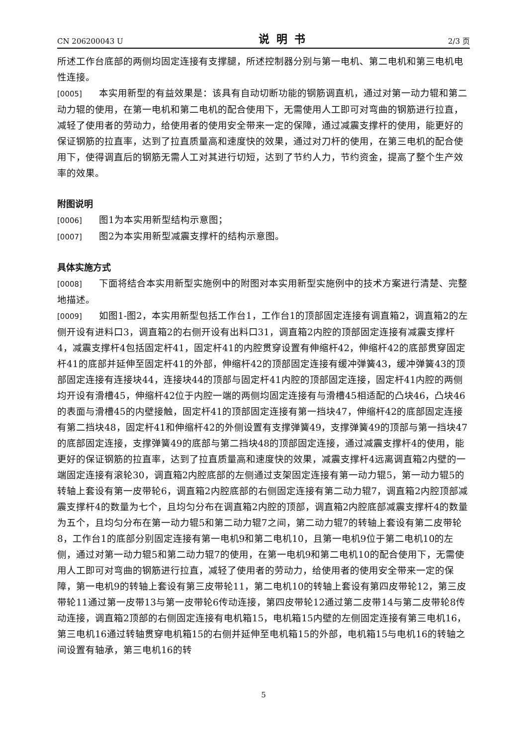CN 206200043 U 说明书 2/3 页
所述工作台底部的两侧均固定连接有支撑腿，所述控制器分别与第一电机、第二电机和第三电机电性连接。
[0005] 本实用新型的有益效果是：该具有自动切断功能的钢筋调直机，通过对第一动力辊和第二动力辊的使用，在第一电机和第二电机的配合使用下，无需使用人工即可对弯曲的钢筋进行拉直，减轻了使用者的劳动力，给使用者的使用安全带来一定的保障，通过减震支撑杆的使用，能更好的保证钢筋的拉直率，达到了拉直质量高和速度快的效果，通过对刀杆的使用，在第三电机的配合使用下，使得调直后的钢筋无需人工对其进行切短，达到了节约人力，节约资金，提高了整个生产效率的效果。
附图说明
[0006] 图1为本实用新型结构示意图；
[0007] 图2为本实用新型减震支撑杆的结构示意图。
具体实施方式
[0008] 下面将结合本实用新型实施例中的附图对本实用新型实施例中的技术方案进行清楚、完整地描述。
[0009] 如图1-图2，本实用新型包括工作台1，工作台1的顶部固定连接有调直箱2，调直箱2的左侧开设有进料口3，调直箱2的右侧开设有出料口31，调直箱2内腔的顶部固定连接有减震支撑杆4，减震支撑杆4包括固定杆41，固定杆41的内腔贯穿设置有伸缩杆42，伸缩杆42的底部贯穿固定杆41的底部并延伸至固定杆41的外部，伸缩杆42的顶部固定连接有缓冲弹簧43，缓冲弹簧43的顶部固定连接有连接块44，连接块44的顶部与固定杆41内腔的顶部固定连接，固定杆41内腔的两侧均开设有滑槽45，伸缩杆42位于内腔一端的两侧均固定连接有与滑槽45相适配的凸块46，凸块46的表面与滑槽45的内壁接触，固定杆41的顶部固定连接有第一挡块47，伸缩杆42的底部固定连接有第二挡块48，固定杆41和伸缩杆42的外侧设置有支撑弹簧49，支撑弹簧49的顶部与第一挡块47的底部固定连接，支撑弹簧49的底部与第二挡块48的顶部固定连接，通过减震支撑杆4的使用，能更好的保证钢筋的拉直率，达到了拉直质量高和速度快的效果，减震支撑杆4远离调直箱2内壁的一端固定连接有滚轮30，调直箱2内腔底部的左侧通过支架固定连接有第一动力辊5，第一动力辊5的转轴上套设有第一皮带轮6，调直箱2内腔底部的右侧固定连接有第二动力辊7，调直箱2内腔顶部减震支撑杆4的数量为七个，且均匀分布在调直箱2内腔的顶部，调直箱2内腔底部减震支撑杆4的数量为五个，且均匀分布在第一动力辊5和第二动力辊7之间，第二动力辊7的转轴上套设有第二皮带轮8，工作台1的底部分别固定连接有第一电机9和第二电机10，且第一电机9位于第二电机10的左侧，通过对第一动力辊5和第二动力辊7的使用，在第一电机9和第二电机10的配合使用下，无需使用人工即可对弯曲的钢筋进行拉直，减轻了使用者的劳动力，给使用者的使用安全带来一定的保障，第一电机9的转轴上套设有第三皮带轮11，第二电机10的转轴上套设有第四皮带轮12，第三皮带轮11通过第一皮带13与第一皮带轮6传动连接，第四皮带轮12通过第二皮带14与第二皮带轮8传动连接，调直箱2顶部的右侧固定连接有电机箱15，电机箱15内壁的左侧固定连接有第三电机16，第三电机16通过转轴贯穿电机箱15的右侧并延伸至电机箱15的外部，电机箱15与电机16的转轴之间设置有轴承，第三电机16的转
5